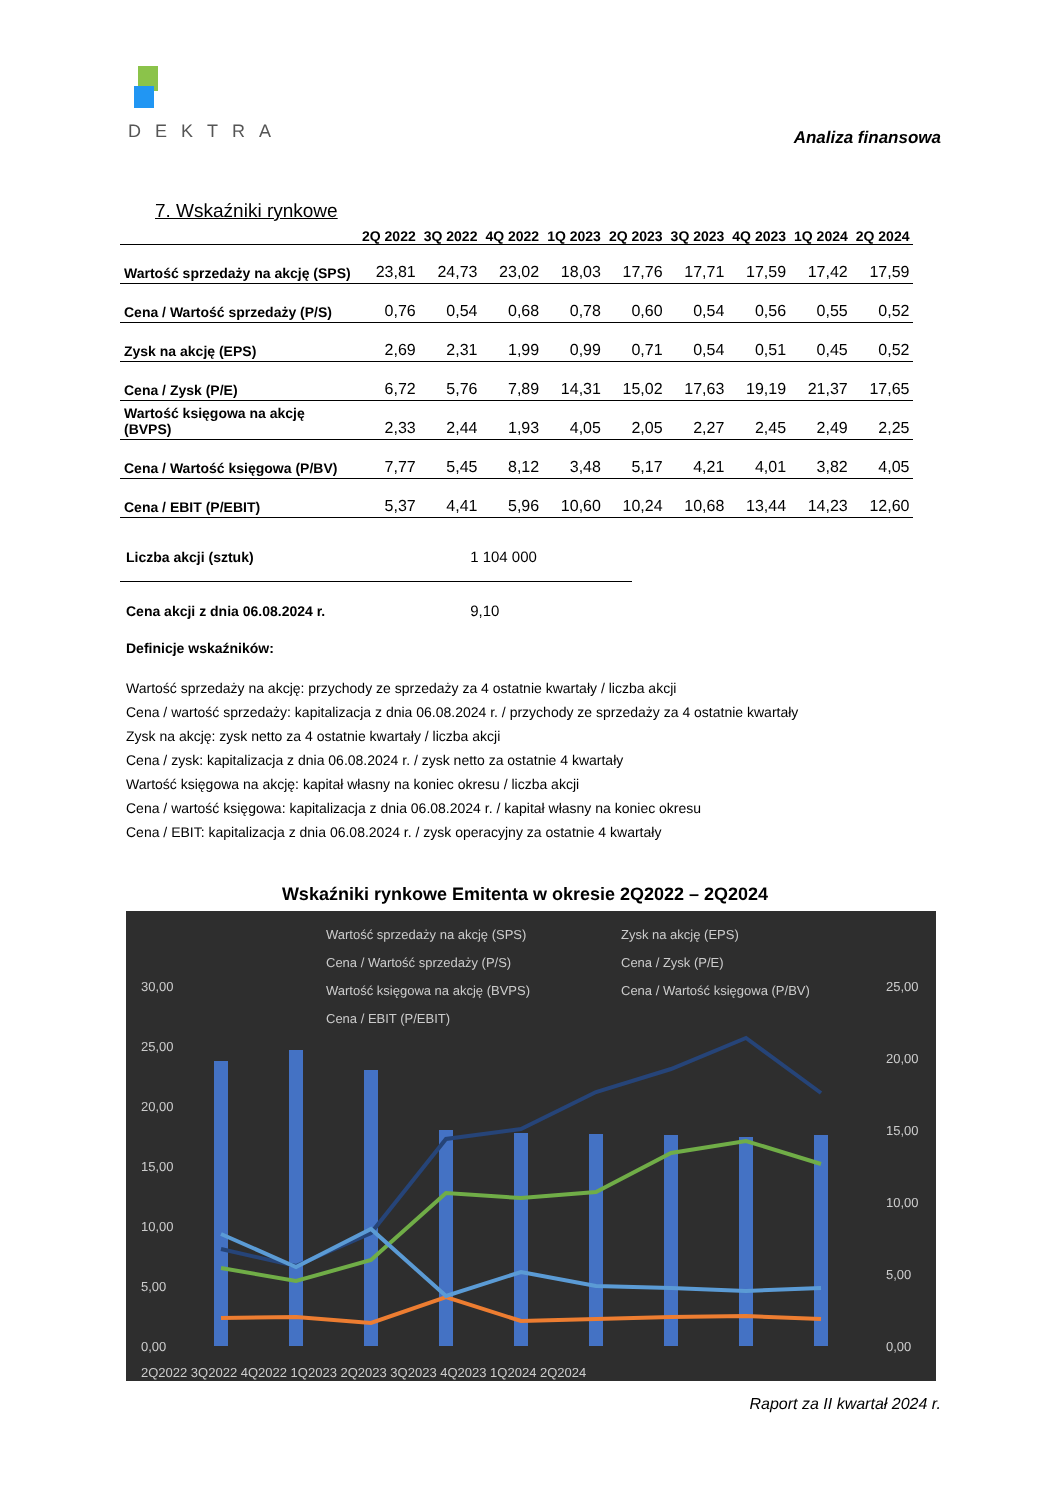DEKTRA
Analiza finansowa
7. Wskaźniki rynkowe
| | 2Q 2022 | 3Q 2022 | 4Q 2022 | 1Q 2023 | 2Q 2023 | 3Q 2023 | 4Q 2023 | 1Q 2024 | 2Q 2024 |
| --- | --- | --- | --- | --- | --- | --- | --- | --- | --- |
| Wartość sprzedaży na akcję (SPS) | 23,81 | 24,73 | 23,02 | 18,03 | 17,76 | 17,71 | 17,59 | 17,42 | 17,59 |
| Cena / Wartość sprzedaży (P/S) | 0,76 | 0,54 | 0,68 | 0,78 | 0,60 | 0,54 | 0,56 | 0,55 | 0,52 |
| Zysk na akcję (EPS) | 2,69 | 2,31 | 1,99 | 0,99 | 0,71 | 0,54 | 0,51 | 0,45 | 0,52 |
| Cena / Zysk (P/E) | 6,72 | 5,76 | 7,89 | 14,31 | 15,02 | 17,63 | 19,19 | 21,37 | 17,65 |
| Wartość księgowa na akcję (BVPS) | 2,33 | 2,44 | 1,93 | 4,05 | 2,05 | 2,27 | 2,45 | 2,49 | 2,25 |
| Cena / Wartość księgowa (P/BV) | 7,77 | 5,45 | 8,12 | 3,48 | 5,17 | 4,21 | 4,01 | 3,82 | 4,05 |
| Cena / EBIT (P/EBIT) | 5,37 | 4,41 | 5,96 | 10,60 | 10,24 | 10,68 | 13,44 | 14,23 | 12,60 |
Liczba akcji (sztuk) 1 104 000
Cena akcji z dnia 06.08.2024 r. 9,10
Definicje wskaźników:
Wartość sprzedaży na akcję: przychody ze sprzedaży za 4 ostatnie kwartały / liczba akcji
Cena / wartość sprzedaży: kapitalizacja z dnia 06.08.2024 r. / przychody ze sprzedaży za 4 ostatnie kwartały
Zysk na akcję: zysk netto za 4 ostatnie kwartały / liczba akcji
Cena / zysk: kapitalizacja z dnia 06.08.2024 r. / zysk netto za ostatnie 4 kwartały
Wartość księgowa na akcję: kapitał własny na koniec okresu / liczba akcji
Cena / wartość księgowa: kapitalizacja z dnia 06.08.2024 r. / kapitał własny na koniec okresu
Cena / EBIT: kapitalizacja z dnia 06.08.2024 r. / zysk operacyjny za ostatnie 4 kwartały
Wskaźniki rynkowe Emitenta w okresie 2Q2022 – 2Q2024
Wartość sprzedaży na akcję (SPS)
Zysk na akcję (EPS)
Cena / Wartość sprzedaży (P/S)
Cena / Zysk (P/E)
Wartość księgowa na akcję (BVPS)
Cena / Wartość księgowa (P/BV)
Cena / EBIT (P/EBIT)
30,00
25,00
20,00
15,00
10,00
5,00
0,00
25,00
20,00
15,00
10,00
5,00
0,00
2Q2022 3Q2022 4Q2022 1Q2023 2Q2023 3Q2023 4Q2023 1Q2024 2Q2024
Raport za II kwartał 2024 r.